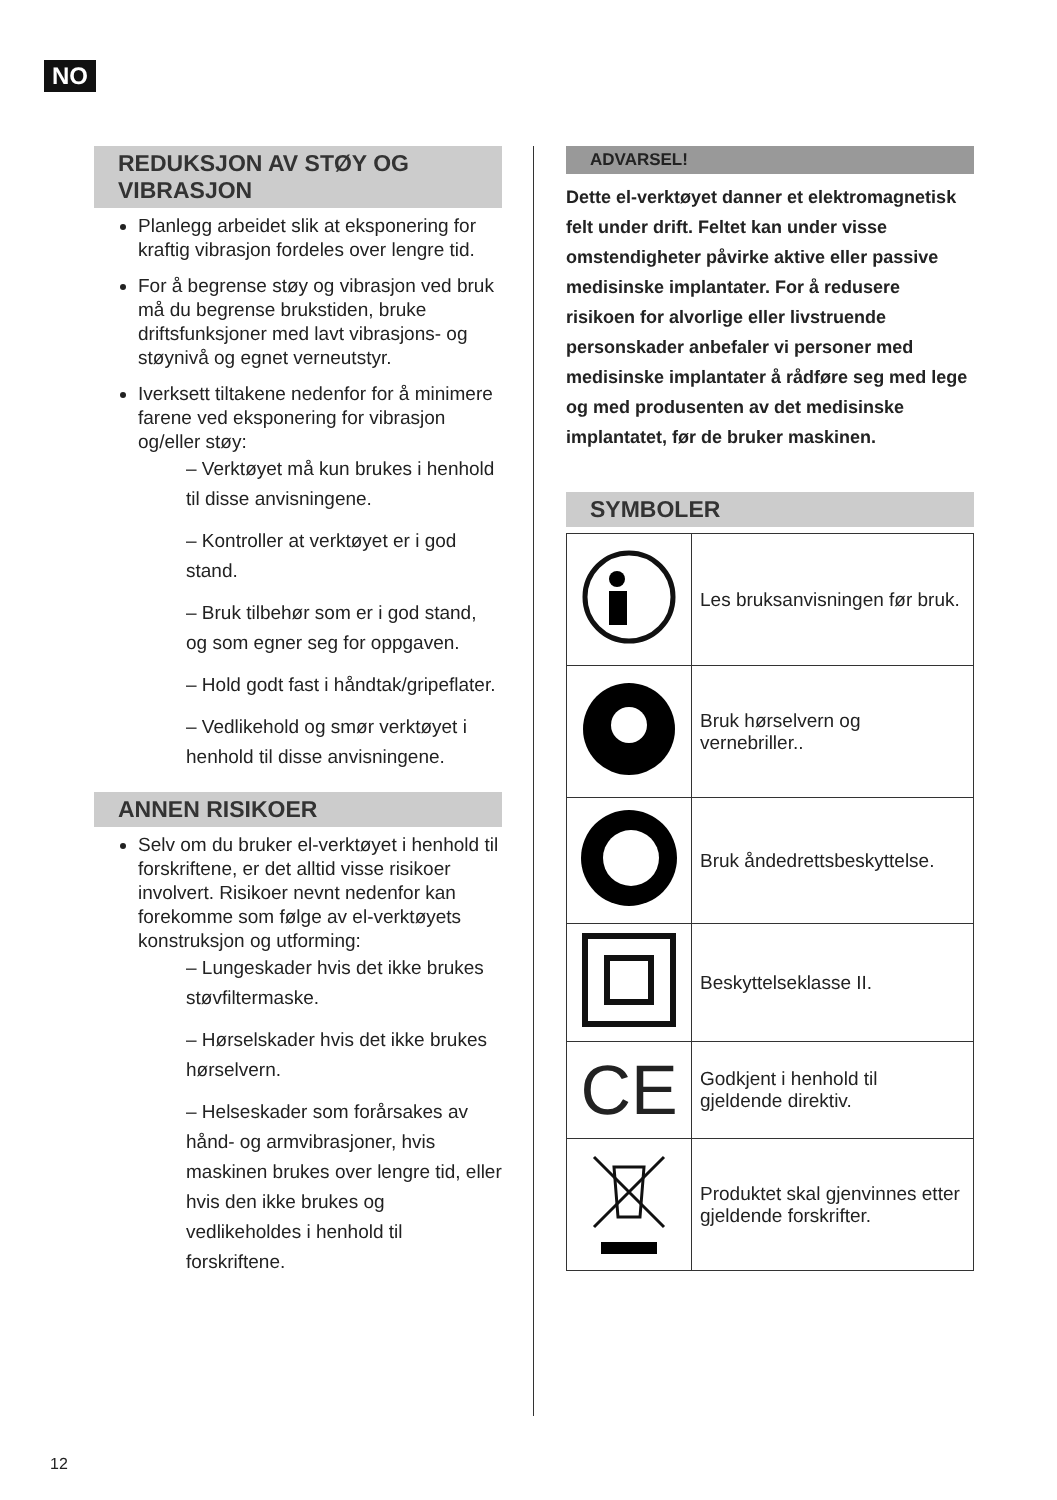NO
REDUKSJON AV STØY OG VIBRASJON
Planlegg arbeidet slik at eksponering for kraftig vibrasjon fordeles over lengre tid.
For å begrense støy og vibrasjon ved bruk må du begrense brukstiden, bruke driftsfunksjoner med lavt vibrasjons- og støynivå og egnet verneutstyr.
Iverksett tiltakene nedenfor for å minimere farene ved eksponering for vibrasjon og/eller støy:
– Verktøyet må kun brukes i henhold til disse anvisningene.
– Kontroller at verktøyet er i god stand.
– Bruk tilbehør som er i god stand, og som egner seg for oppgaven.
– Hold godt fast i håndtak/gripeflater.
– Vedlikehold og smør verktøyet i henhold til disse anvisningene.
ANNEN RISIKOER
Selv om du bruker el-verktøyet i henhold til forskriftene, er det alltid visse risikoer involvert. Risikoer nevnt nedenfor kan forekomme som følge av el-verktøyets konstruksjon og utforming:
– Lungeskader hvis det ikke brukes støvfiltermaske.
– Hørselskader hvis det ikke brukes hørselvern.
– Helseskader som forårsakes av hånd- og armvibrasjoner, hvis maskinen brukes over lengre tid, eller hvis den ikke brukes og vedlikeholdes i henhold til forskriftene.
ADVARSEL!
Dette el-verktøyet danner et elektromagnetisk felt under drift. Feltet kan under visse omstendigheter påvirke aktive eller passive medisinske implantater. For å redusere risikoen for alvorlige eller livstruende personskader anbefaler vi personer med medisinske implantater å rådføre seg med lege og med produsenten av det medisinske implantatet, før de bruker maskinen.
SYMBOLER
| | Les bruksanvisningen før bruk. |
| | Bruk hørselvern og vernebriller.. |
| | Bruk åndedrettsbeskyttelse. |
| | Beskyttelseklasse II. |
| CE | Godkjent i henhold til gjeldende direktiv. |
| | Produktet skal gjenvinnes etter gjeldende forskrifter. |
12